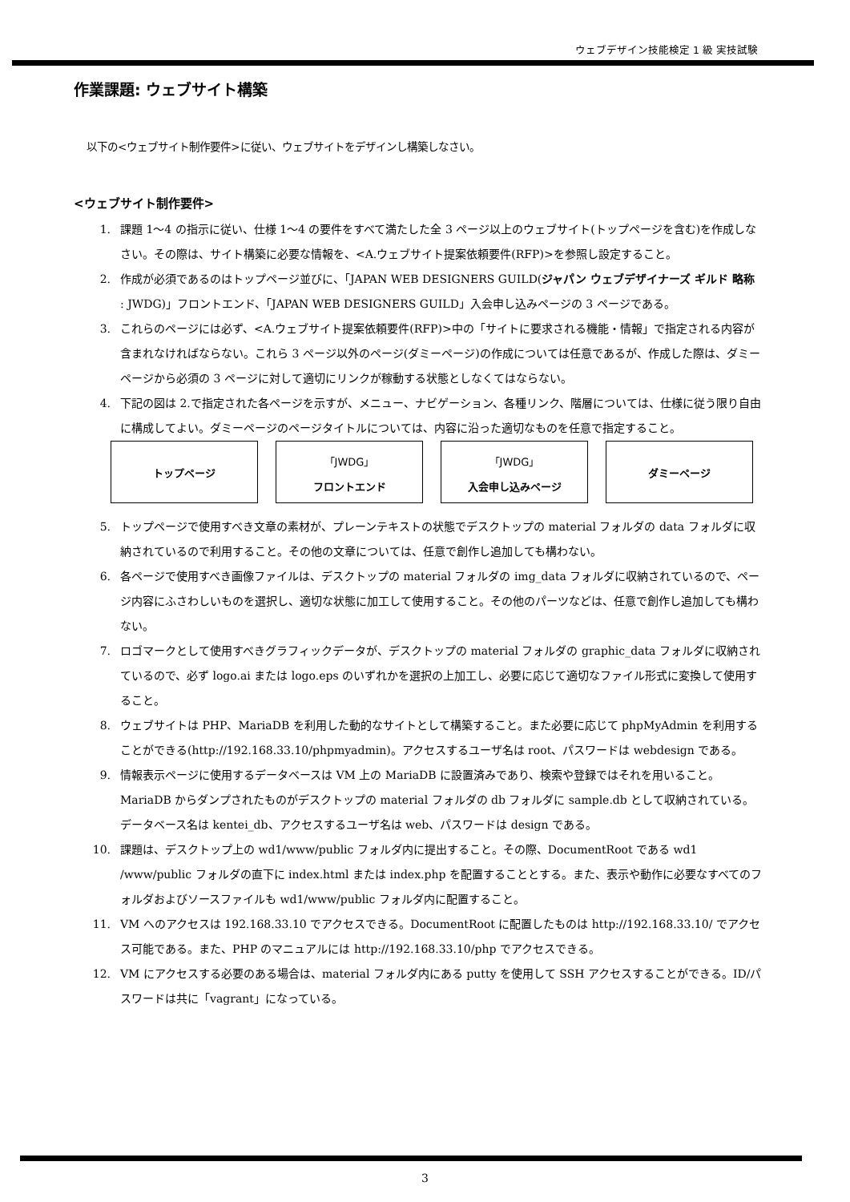ウェブデザイン技能検定 1 級 実技試験
作業課題: ウェブサイト構築
以下の<ウェブサイト制作要件>に従い、ウェブサイトをデザインし構築しなさい。
<ウェブサイト制作要件>
1. 課題 1～4 の指示に従い、仕様 1～4 の要件をすべて満たした全 3 ページ以上のウェブサイト(トップページを含む)を作成しなさい。その際は、サイト構築に必要な情報を、<A.ウェブサイト提案依頼要件(RFP)>を参照し設定すること。
2. 作成が必須であるのはトップページ並びに、「JAPAN WEB DESIGNERS GUILD(ジャパン ウェブデザイナーズ ギルド 略称 : JWDG)」フロントエンド、「JAPAN WEB DESIGNERS GUILD」入会申し込みページの 3 ページである。
3. これらのページには必ず、<A.ウェブサイト提案依頼要件(RFP)>中の「サイトに要求される機能・情報」で指定される内容が含まれなければならない。これら 3 ページ以外のページ(ダミーページ)の作成については任意であるが、作成した際は、ダミーページから必須の 3 ページに対して適切にリンクが稼動する状態としなくてはならない。
4. 下記の図は 2.で指定された各ページを示すが、メニュー、ナビゲーション、各種リンク、階層については、仕様に従う限り自由に構成してよい。ダミーページのページタイトルについては、内容に沿った適切なものを任意で指定すること。
トップページ 「JWDG」
フロントエンド
「JWDG」
入会申し込みページ
ダミーページ
5. トップページで使用すべき文章の素材が、プレーンテキストの状態でデスクトップの material フォルダの data フォルダに収納されているので利用すること。その他の文章については、任意で創作し追加しても構わない。
6. 各ページで使用すべき画像ファイルは、デスクトップの material フォルダの img_data フォルダに収納されているので、ページ内容にふさわしいものを選択し、適切な状態に加工して使用すること。その他のパーツなどは、任意で創作し追加しても構わない。
7. ロゴマークとして使用すべきグラフィックデータが、デスクトップの material フォルダの graphic_data フォルダに収納されているので、必ず logo.ai または logo.eps のいずれかを選択の上加工し、必要に応じて適切なファイル形式に変換して使用すること。
8. ウェブサイトは PHP、MariaDB を利用した動的なサイトとして構築すること。また必要に応じて phpMyAdmin を利用することができる(http://192.168.33.10/phpmyadmin)。アクセスするユーザ名は root、パスワードは webdesign である。
9. 情報表示ページに使用するデータベースは VM 上の MariaDB に設置済みであり、検索や登録ではそれを用いること。MariaDB からダンプされたものがデスクトップの material フォルダの db フォルダに sample.db として収納されている。データベース名は kentei_db、アクセスするユーザ名は web、パスワードは design である。
10. 課題は、デスクトップ上の wd1/www/public フォルダ内に提出すること。その際、DocumentRoot である wd1 /www/public フォルダの直下に index.html または index.php を配置することとする。また、表示や動作に必要なすべてのフォルダおよびソースファイルも wd1/www/public フォルダ内に配置すること。
11. VM へのアクセスは 192.168.33.10 でアクセスできる。DocumentRoot に配置したものは http://192.168.33.10/ でアクセス可能である。また、PHP のマニュアルには http://192.168.33.10/php でアクセスできる。
12. VM にアクセスする必要のある場合は、material フォルダ内にある putty を使用して SSH アクセスすることができる。ID/パスワードは共に「vagrant」になっている。
3